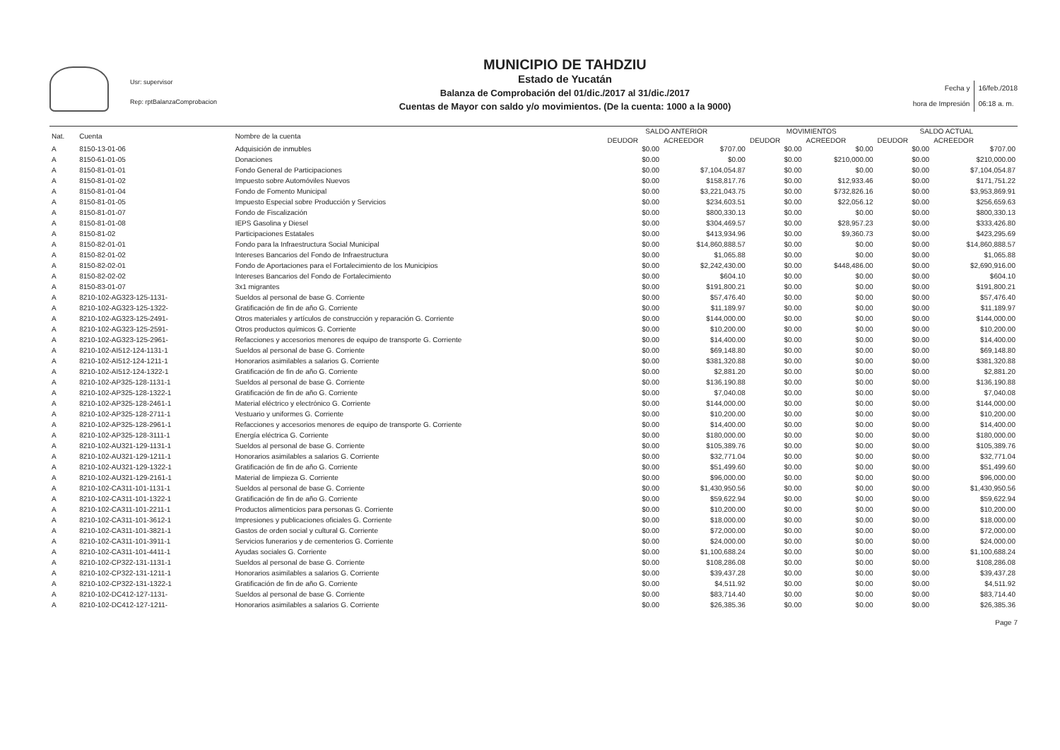Usr: supervisor
Rep: rptBalanzaComprobacion
MUNICIPIO DE TAHDZIU
Estado de Yucatán
Balanza de Comprobación del 01/dic./2017 al 31/dic./2017
Cuentas de Mayor con saldo y/o movimientos. (De la cuenta: 1000 a la 9000)
Fecha y
hora de Impresión
16/feb./2018
06:18 a. m.
| Nat. | Cuenta | Nombre de la cuenta | SALDO ANTERIOR | | MOVIMIENTOS | | SALDO ACTUAL | |
| --- | --- | --- | --- | --- | --- | --- | --- | --- |
| | | | DEUDOR | ACREEDOR | DEUDOR | ACREEDOR | DEUDOR | ACREEDOR |
| A | 8150-13-01-06 | Adquisición de inmubles | $0.00 | $707.00 | $0.00 | $0.00 | $0.00 | $707.00 |
| A | 8150-61-01-05 | Donaciones | $0.00 | $0.00 | $0.00 | $210,000.00 | $0.00 | $210,000.00 |
| A | 8150-81-01-01 | Fondo General de Participaciones | $0.00 | $7,104,054.87 | $0.00 | $0.00 | $0.00 | $7,104,054.87 |
| A | 8150-81-01-02 | Impuesto sobre Automóviles Nuevos | $0.00 | $158,817.76 | $0.00 | $12,933.46 | $0.00 | $171,751.22 |
| A | 8150-81-01-04 | Fondo de Fomento Municipal | $0.00 | $3,221,043.75 | $0.00 | $732,826.16 | $0.00 | $3,953,869.91 |
| A | 8150-81-01-05 | Impuesto Especial sobre Producción y Servicios | $0.00 | $234,603.51 | $0.00 | $22,056.12 | $0.00 | $256,659.63 |
| A | 8150-81-01-07 | Fondo de Fiscalización | $0.00 | $800,330.13 | $0.00 | $0.00 | $0.00 | $800,330.13 |
| A | 8150-81-01-08 | IEPS Gasolina y Diesel | $0.00 | $304,469.57 | $0.00 | $28,957.23 | $0.00 | $333,426.80 |
| A | 8150-81-02 | Participaciones Estatales | $0.00 | $413,934.96 | $0.00 | $9,360.73 | $0.00 | $423,295.69 |
| A | 8150-82-01-01 | Fondo para la Infraestructura Social Municipal | $0.00 | $14,860,888.57 | $0.00 | $0.00 | $0.00 | $14,860,888.57 |
| A | 8150-82-01-02 | Intereses Bancarios del Fondo de Infraestructura | $0.00 | $1,065.88 | $0.00 | $0.00 | $0.00 | $1,065.88 |
| A | 8150-82-02-01 | Fondo de Aportaciones para el Fortalecimiento de los Municipios | $0.00 | $2,242,430.00 | $0.00 | $448,486.00 | $0.00 | $2,690,916.00 |
| A | 8150-82-02-02 | Intereses Bancarios del Fondo de Fortalecimiento | $0.00 | $604.10 | $0.00 | $0.00 | $0.00 | $604.10 |
| A | 8150-83-01-07 | 3x1 migrantes | $0.00 | $191,800.21 | $0.00 | $0.00 | $0.00 | $191,800.21 |
| A | 8210-102-AG323-125-1131- | Sueldos al personal de base G. Corriente | $0.00 | $57,476.40 | $0.00 | $0.00 | $0.00 | $57,476.40 |
| A | 8210-102-AG323-125-1322- | Gratificación de fin de año G. Corriente | $0.00 | $11,189.97 | $0.00 | $0.00 | $0.00 | $11,189.97 |
| A | 8210-102-AG323-125-2491- | Otros materiales y artículos de construcción y reparación G. Corriente | $0.00 | $144,000.00 | $0.00 | $0.00 | $0.00 | $144,000.00 |
| A | 8210-102-AG323-125-2591- | Otros productos químicos G. Corriente | $0.00 | $10,200.00 | $0.00 | $0.00 | $0.00 | $10,200.00 |
| A | 8210-102-AG323-125-2961- | Refacciones y accesorios menores de equipo de transporte G. Corriente | $0.00 | $14,400.00 | $0.00 | $0.00 | $0.00 | $14,400.00 |
| A | 8210-102-AI512-124-1131-1 | Sueldos al personal de base G. Corriente | $0.00 | $69,148.80 | $0.00 | $0.00 | $0.00 | $69,148.80 |
| A | 8210-102-AI512-124-1211-1 | Honorarios asimilables a salarios G. Corriente | $0.00 | $381,320.88 | $0.00 | $0.00 | $0.00 | $381,320.88 |
| A | 8210-102-AI512-124-1322-1 | Gratificación de fin de año G. Corriente | $0.00 | $2,881.20 | $0.00 | $0.00 | $0.00 | $2,881.20 |
| A | 8210-102-AP325-128-1131-1 | Sueldos al personal de base G. Corriente | $0.00 | $136,190.88 | $0.00 | $0.00 | $0.00 | $136,190.88 |
| A | 8210-102-AP325-128-1322-1 | Gratificación de fin de año G. Corriente | $0.00 | $7,040.08 | $0.00 | $0.00 | $0.00 | $7,040.08 |
| A | 8210-102-AP325-128-2461-1 | Material eléctrico y electrónico G. Corriente | $0.00 | $144,000.00 | $0.00 | $0.00 | $0.00 | $144,000.00 |
| A | 8210-102-AP325-128-2711-1 | Vestuario y uniformes G. Corriente | $0.00 | $10,200.00 | $0.00 | $0.00 | $0.00 | $10,200.00 |
| A | 8210-102-AP325-128-2961-1 | Refacciones y accesorios menores de equipo de transporte G. Corriente | $0.00 | $14,400.00 | $0.00 | $0.00 | $0.00 | $14,400.00 |
| A | 8210-102-AP325-128-3111-1 | Energía eléctrica G. Corriente | $0.00 | $180,000.00 | $0.00 | $0.00 | $0.00 | $180,000.00 |
| A | 8210-102-AU321-129-1131-1 | Sueldos al personal de base G. Corriente | $0.00 | $105,389.76 | $0.00 | $0.00 | $0.00 | $105,389.76 |
| A | 8210-102-AU321-129-1211-1 | Honorarios asimilables a salarios G. Corriente | $0.00 | $32,771.04 | $0.00 | $0.00 | $0.00 | $32,771.04 |
| A | 8210-102-AU321-129-1322-1 | Gratificación de fin de año G. Corriente | $0.00 | $51,499.60 | $0.00 | $0.00 | $0.00 | $51,499.60 |
| A | 8210-102-AU321-129-2161-1 | Material de limpieza G. Corriente | $0.00 | $96,000.00 | $0.00 | $0.00 | $0.00 | $96,000.00 |
| A | 8210-102-CA311-101-1131-1 | Sueldos al personal de base G. Corriente | $0.00 | $1,430,950.56 | $0.00 | $0.00 | $0.00 | $1,430,950.56 |
| A | 8210-102-CA311-101-1322-1 | Gratificación de fin de año G. Corriente | $0.00 | $59,622.94 | $0.00 | $0.00 | $0.00 | $59,622.94 |
| A | 8210-102-CA311-101-2211-1 | Productos alimenticios para personas G. Corriente | $0.00 | $10,200.00 | $0.00 | $0.00 | $0.00 | $10,200.00 |
| A | 8210-102-CA311-101-3612-1 | Impresiones y publicaciones oficiales G. Corriente | $0.00 | $18,000.00 | $0.00 | $0.00 | $0.00 | $18,000.00 |
| A | 8210-102-CA311-101-3821-1 | Gastos de orden social y cultural G. Corriente | $0.00 | $72,000.00 | $0.00 | $0.00 | $0.00 | $72,000.00 |
| A | 8210-102-CA311-101-3911-1 | Servicios funerarios y de cementerios G. Corriente | $0.00 | $24,000.00 | $0.00 | $0.00 | $0.00 | $24,000.00 |
| A | 8210-102-CA311-101-4411-1 | Ayudas sociales G. Corriente | $0.00 | $1,100,688.24 | $0.00 | $0.00 | $0.00 | $1,100,688.24 |
| A | 8210-102-CP322-131-1131-1 | Sueldos al personal de base G. Corriente | $0.00 | $108,286.08 | $0.00 | $0.00 | $0.00 | $108,286.08 |
| A | 8210-102-CP322-131-1211-1 | Honorarios asimilables a salarios G. Corriente | $0.00 | $39,437.28 | $0.00 | $0.00 | $0.00 | $39,437.28 |
| A | 8210-102-CP322-131-1322-1 | Gratificación de fin de año G. Corriente | $0.00 | $4,511.92 | $0.00 | $0.00 | $0.00 | $4,511.92 |
| A | 8210-102-DC412-127-1131- | Sueldos al personal de base G. Corriente | $0.00 | $83,714.40 | $0.00 | $0.00 | $0.00 | $83,714.40 |
| A | 8210-102-DC412-127-1211- | Honorarios asimilables a salarios G. Corriente | $0.00 | $26,385.36 | $0.00 | $0.00 | $0.00 | $26,385.36 |
Page 7